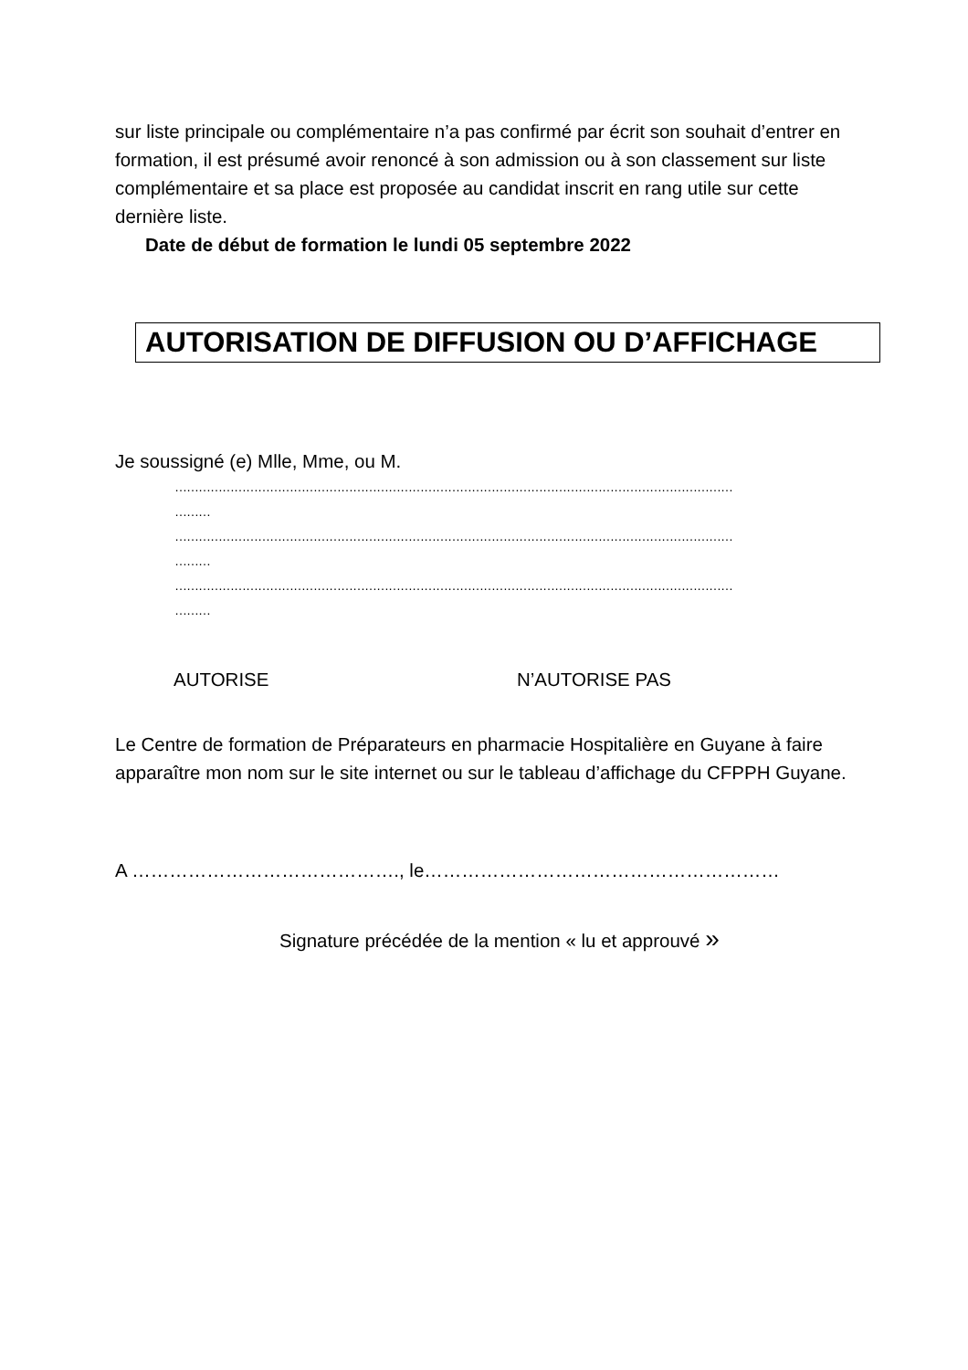sur liste principale ou complémentaire n’a pas confirmé par écrit son souhait d’entrer en formation, il est présumé avoir renoncé à son admission ou à son classement sur liste complémentaire et sa place est proposée au candidat inscrit en rang utile sur cette dernière liste.
Date de début de formation le lundi 05 septembre 2022
AUTORISATION DE DIFFUSION OU D’AFFICHAGE
Je soussigné (e) Mlle, Mme, ou M.
……………………………………………………………………………………………………………………………
………
……………………………………………………………………………………………………………………………
………
……………………………………………………………………………………………………………………………
………
AUTORISE N’AUTORISE PAS
Le Centre de formation de Préparateurs en pharmacie Hospitalière en Guyane à faire apparaître mon nom sur le site internet ou sur le tableau d’affichage du CFPPH Guyane.
A ……………………………………., le…………………………………………………
Signature précédée de la mention « lu et approuvé »